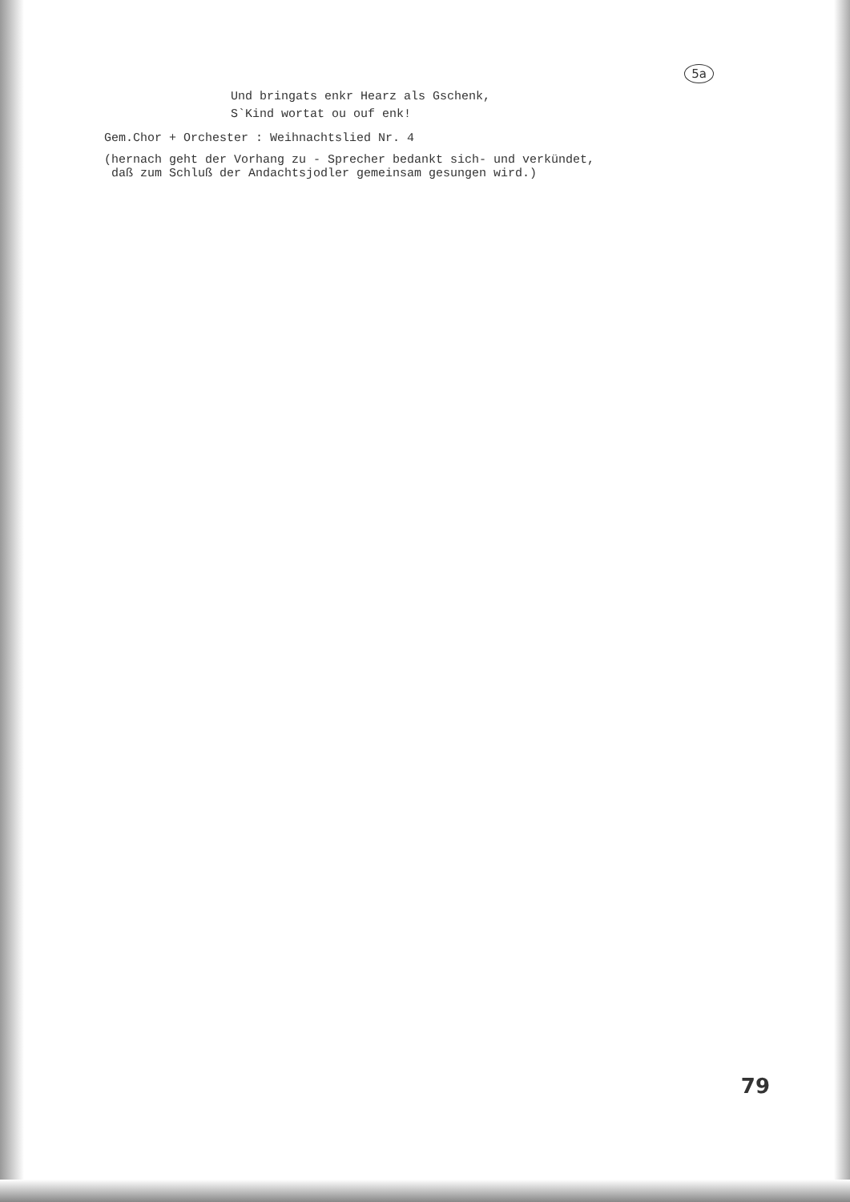5a
Und bringats enkr Hearz als Gschenk,
S`Kind wortat ou ouf enk!
Gem.Chor + Orchester : Weihnachtslied Nr. 4
(hernach geht der Vorhang zu - Sprecher bedankt sich- und verkündet,
daß zum Schluß der Andachtsjodler gemeinsam gesungen wird.)
79